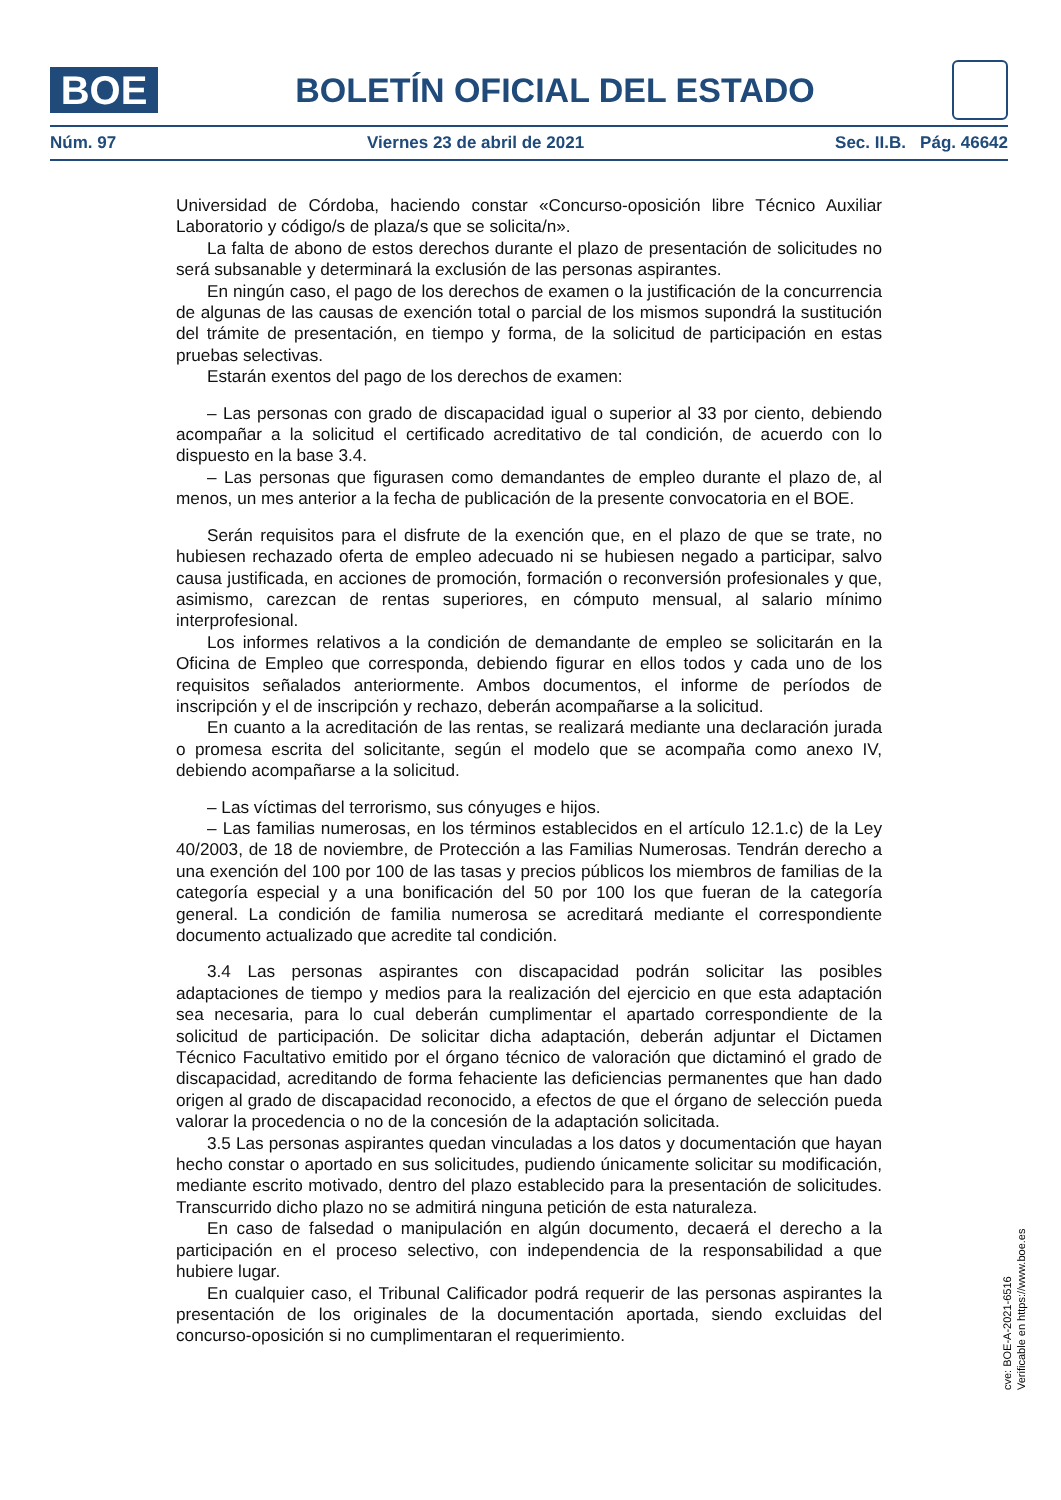BOE
BOLETÍN OFICIAL DEL ESTADO
Núm. 97 Viernes 23 de abril de 2021 Sec. II.B. Pág. 46642
Universidad de Córdoba, haciendo constar «Concurso-oposición libre Técnico Auxiliar Laboratorio y código/s de plaza/s que se solicita/n».
La falta de abono de estos derechos durante el plazo de presentación de solicitudes no será subsanable y determinará la exclusión de las personas aspirantes.
En ningún caso, el pago de los derechos de examen o la justificación de la concurrencia de algunas de las causas de exención total o parcial de los mismos supondrá la sustitución del trámite de presentación, en tiempo y forma, de la solicitud de participación en estas pruebas selectivas.
Estarán exentos del pago de los derechos de examen:
– Las personas con grado de discapacidad igual o superior al 33 por ciento, debiendo acompañar a la solicitud el certificado acreditativo de tal condición, de acuerdo con lo dispuesto en la base 3.4.
– Las personas que figurasen como demandantes de empleo durante el plazo de, al menos, un mes anterior a la fecha de publicación de la presente convocatoria en el BOE.
Serán requisitos para el disfrute de la exención que, en el plazo de que se trate, no hubiesen rechazado oferta de empleo adecuado ni se hubiesen negado a participar, salvo causa justificada, en acciones de promoción, formación o reconversión profesionales y que, asimismo, carezcan de rentas superiores, en cómputo mensual, al salario mínimo interprofesional.
Los informes relativos a la condición de demandante de empleo se solicitarán en la Oficina de Empleo que corresponda, debiendo figurar en ellos todos y cada uno de los requisitos señalados anteriormente. Ambos documentos, el informe de períodos de inscripción y el de inscripción y rechazo, deberán acompañarse a la solicitud.
En cuanto a la acreditación de las rentas, se realizará mediante una declaración jurada o promesa escrita del solicitante, según el modelo que se acompaña como anexo IV, debiendo acompañarse a la solicitud.
– Las víctimas del terrorismo, sus cónyuges e hijos.
– Las familias numerosas, en los términos establecidos en el artículo 12.1.c) de la Ley 40/2003, de 18 de noviembre, de Protección a las Familias Numerosas. Tendrán derecho a una exención del 100 por 100 de las tasas y precios públicos los miembros de familias de la categoría especial y a una bonificación del 50 por 100 los que fueran de la categoría general. La condición de familia numerosa se acreditará mediante el correspondiente documento actualizado que acredite tal condición.
3.4 Las personas aspirantes con discapacidad podrán solicitar las posibles adaptaciones de tiempo y medios para la realización del ejercicio en que esta adaptación sea necesaria, para lo cual deberán cumplimentar el apartado correspondiente de la solicitud de participación. De solicitar dicha adaptación, deberán adjuntar el Dictamen Técnico Facultativo emitido por el órgano técnico de valoración que dictaminó el grado de discapacidad, acreditando de forma fehaciente las deficiencias permanentes que han dado origen al grado de discapacidad reconocido, a efectos de que el órgano de selección pueda valorar la procedencia o no de la concesión de la adaptación solicitada.
3.5 Las personas aspirantes quedan vinculadas a los datos y documentación que hayan hecho constar o aportado en sus solicitudes, pudiendo únicamente solicitar su modificación, mediante escrito motivado, dentro del plazo establecido para la presentación de solicitudes. Transcurrido dicho plazo no se admitirá ninguna petición de esta naturaleza.
En caso de falsedad o manipulación en algún documento, decaerá el derecho a la participación en el proceso selectivo, con independencia de la responsabilidad a que hubiere lugar.
En cualquier caso, el Tribunal Calificador podrá requerir de las personas aspirantes la presentación de los originales de la documentación aportada, siendo excluidas del concurso-oposición si no cumplimentaran el requerimiento.
cve: BOE-A-2021-6516
Verificable en https://www.boe.es